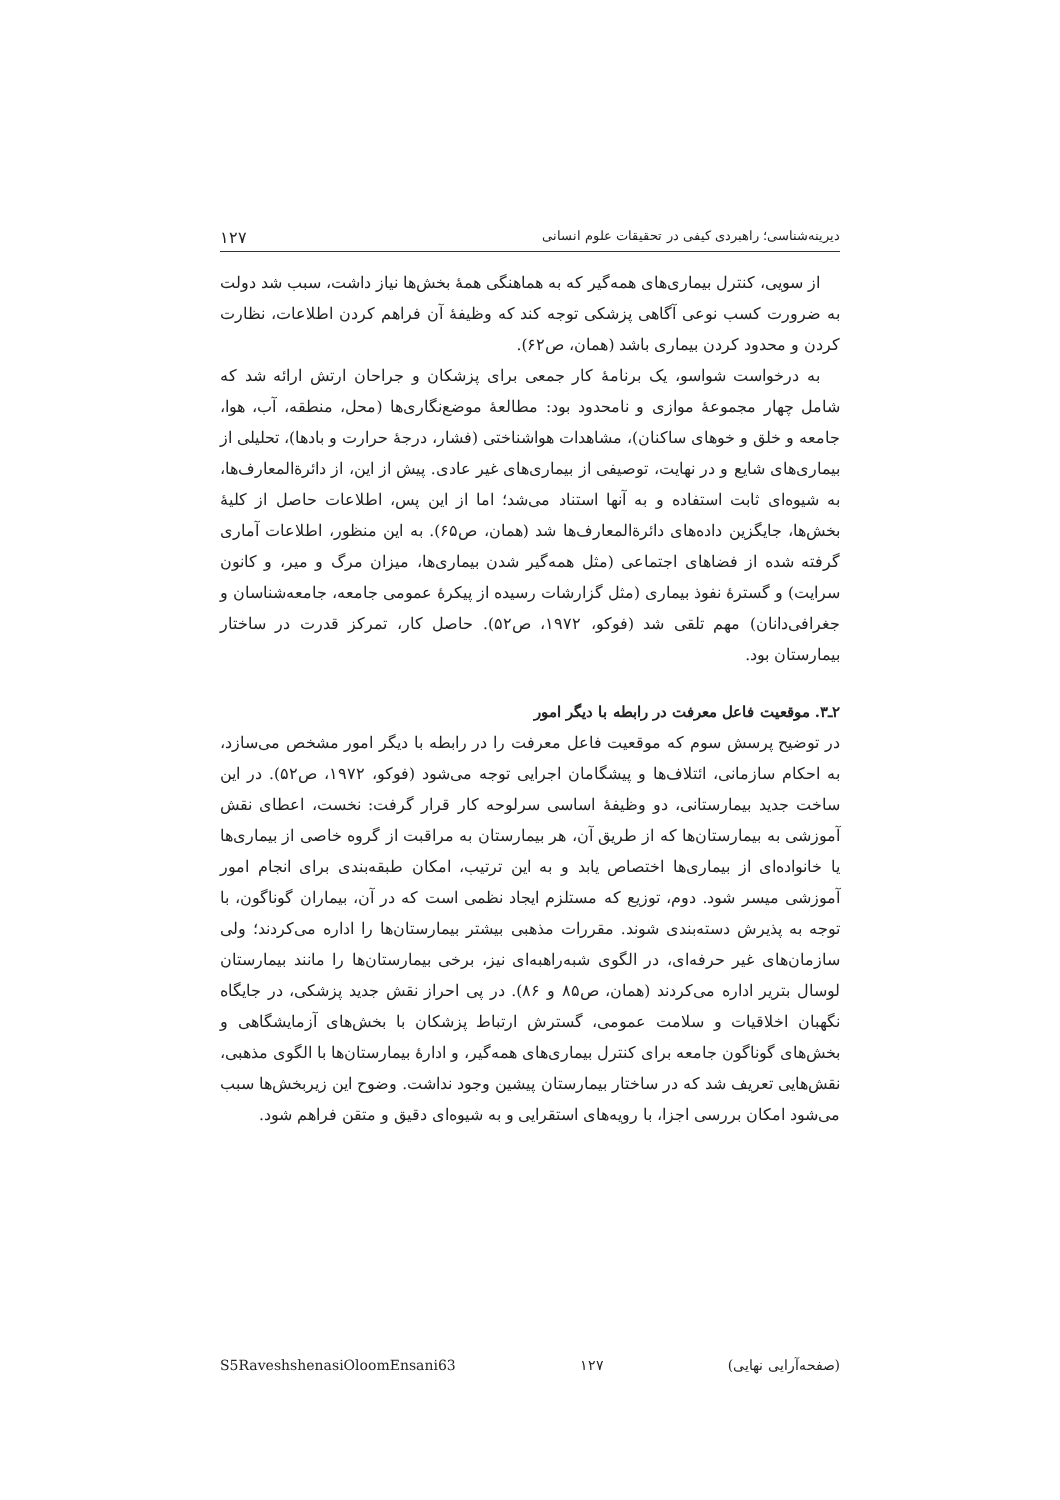دیرینه‌شناسی؛ راهبردی کیفی در تحقیقات علوم انسانی ۱۲۷
از سویی، کنترل بیماری‌های همه‌گیر که به هماهنگی همهٔ بخش‌ها نیاز داشت، سبب شد دولت به ضرورت کسب نوعی آگاهی پزشکی توجه کند که وظیفهٔ آن فراهم کردن اطلاعات، نظارت کردن و محدود کردن بیماری باشد (همان، ص۶۲).
به درخواست شواسو، یک برنامهٔ کار جمعی برای پزشکان و جراحان ارتش ارائه شد که شامل چهار مجموعهٔ موازی و نامحدود بود: مطالعهٔ موضع‌نگاری‌ها (محل، منطقه، آب، هوا، جامعه و خلق و خوهای ساکنان)، مشاهدات هواشناختی (فشار، درجهٔ حرارت و بادها)، تحلیلی از بیماری‌های شایع و در نهایت، توصیفی از بیماری‌های غیر عادی. پیش از این، از دائرةالمعارف‌ها، به شیوه‌ای ثابت استفاده و به آنها استناد می‌شد؛ اما از این پس، اطلاعات حاصل از کلیهٔ بخش‌ها، جایگزین داده‌های دائرةالمعارف‌ها شد (همان، ص۶۵). به این منظور، اطلاعات آماری گرفته شده از فضاهای اجتماعی (مثل همه‌گیر شدن بیماری‌ها، میزان مرگ و میر، و کانون سرایت) و گسترهٔ نفوذ بیماری (مثل گزارشات رسیده از پیکرهٔ عمومی جامعه، جامعه‌شناسان و جغرافی‌دانان) مهم تلقی شد (فوکو، ۱۹۷۲، ص۵۲). حاصل کار، تمرکز قدرت در ساختار بیمارستان بود.
۲ـ۳. موقعیت فاعل معرفت در رابطه با دیگر امور
در توضیح پرسش سوم که موقعیت فاعل معرفت را در رابطه با دیگر امور مشخص می‌سازد، به احکام سازمانی، ائتلاف‌ها و پیشگامان اجرایی توجه می‌شود (فوکو، ۱۹۷۲، ص۵۲). در این ساخت جدید بیمارستانی، دو وظیفهٔ اساسی سرلوحه کار قرار گرفت: نخست، اعطای نقش آموزشی به بیمارستان‌ها که از طریق آن، هر بیمارستان به مراقبت از گروه خاصی از بیماری‌ها یا خانواده‌ای از بیماری‌ها اختصاص یابد و به این ترتیب، امکان طبقه‌بندی برای انجام امور آموزشی میسر شود. دوم، توزیع که مستلزم ایجاد نظمی است که در آن، بیماران گوناگون، با توجه به پذیرش دسته‌بندی شوند. مقررات مذهبی بیشتر بیمارستان‌ها را اداره می‌کردند؛ ولی سازمان‌های غیر حرفه‌ای، در الگوی شبه‌راهبه‌ای نیز، برخی بیمارستان‌ها را مانند بیمارستان لوسال بتریر اداره می‌کردند (همان، ص۸۵ و ۸۶). در پی احراز نقش جدید پزشکی، در جایگاه نگهبان اخلاقیات و سلامت عمومی، گسترش ارتباط پزشکان با بخش‌های آزمایشگاهی و بخش‌های گوناگون جامعه برای کنترل بیماری‌های همه‌گیر، و ادارهٔ بیمارستان‌ها با الگوی مذهبی، نقش‌هایی تعریف شد که در ساختار بیمارستان پیشین وجود نداشت. وضوح این زیربخش‌ها سبب می‌شود امکان بررسی اجزا، با رویه‌های استقرایی و به شیوه‌ای دقیق و متقن فراهم شود.
S5RaveshshenasiOloomEnsani63 ۱۲۷ (صفحه‌آرایی نهایی)